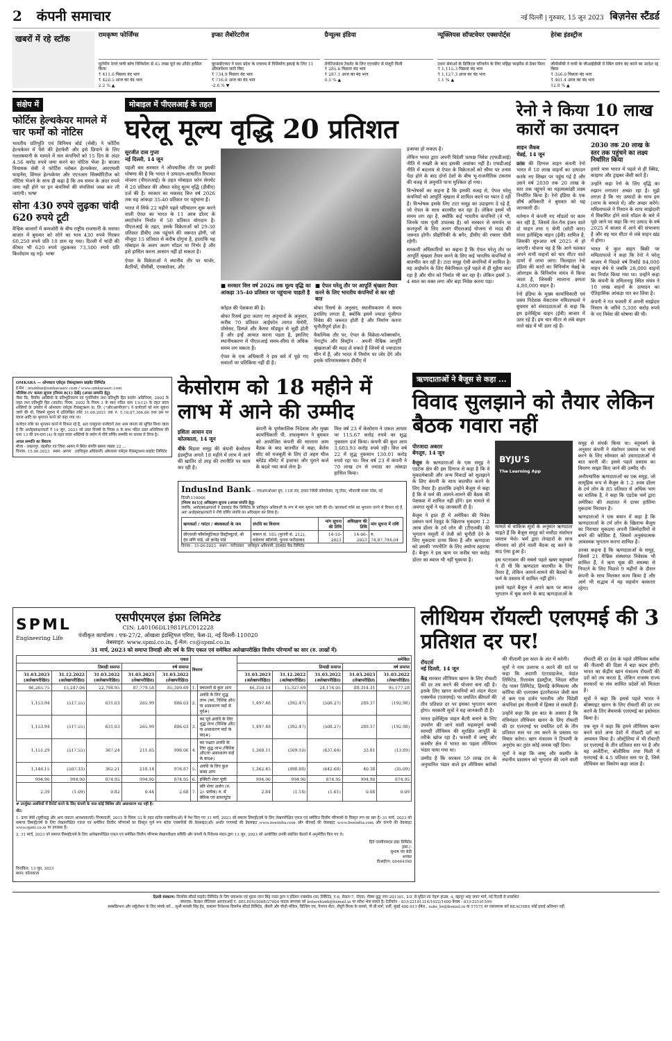2 कंपनी समाचार
नई दिल्ली | गुरुवार, 15 जून 2023 बिज़नेस स्टैंडर्ड
खबरों में रहे स्टॉक
रामकृष्ण फोर्जिंग्स
यूरोपीय रेलवे यात्री कोच विनिर्माता से 45 लाख यूरो का ऑर्डर हासिल किया
₹ 411.6 पिछला बंद भाव
₹ 420.5 आज का बंद भाव
2.2 % ▲
इप्का लैबोरेटरीज
यूएसडीएफए ने मध्य प्रदेश के रतलाम में विनिर्माण इकाई के लिए 11 ऑब्जर्वेशन जारी किए
₹ 734.9 पिछला बंद भाव
₹ 716.0 आज का बंद भाव
-2.6 % ▼
ग्रैन्यूल्स इंडिया
लेवेटिरासेटम टैबलेट के लिए एएनडीए से मंजूरी मिली
₹ 285.6 पिछला बंद भाव
₹ 287.1 आज का बंद भाव
0.5 % ▲
न्यूक्लियस सॉफ्टवेयर एक्सपोर्ट्स
उधार सेवाओं के डिजिटल परिवर्तन के लिए महिंद्रा फाइनैंस से ठेका मिला
₹ 1,115.3 पिछला बंद भाव
₹ 1,127.3 आज का बंद भाव
1.1 % ▲
हेरंबा इंडस्ट्रीज
जीपीसीबी ने वापी के जीआईडीसी में स्थित संयंत्र बंद करने का आदेश रद्द किया
₹ 356.0 पिछला बंद भाव
₹ 401.4 आज का बंद भाव
12.8 % ▲
संक्षेप में
फोर्टिस हेल्थकेयर मामले में चार फर्मों को नोटिस
भारतीय प्रतिभूति एवं विनिमय बोर्ड (सेबी) ने फोर्टिस हेल्थकेयर में पैसे की हेराफेरी और इसे छिपाने के लिए गलतबयानी के मामले में चार कंपनियों को 15 दिन के अंदर 4.56 करोड़ रुपये जमा करने का नोटिस भेजा है। बाजार नियामक सेबी ने फोर्टिस ग्लोबल हेल्थकेयर, आरएचसी फाइनेंस, शिमल हेल्थकेयर और एएनआर सिक्योरिटीज को नोटिस भेजने के साथ ही कहा है कि तय समय के अंदर रुपये जमा नहीं होने पर इन कंपनियों की संपत्तियां जब्त कर ली जाएंगी। भाषा
सोना 430 रुपये लुढ़का चांदी 620 रुपये टूटी
वैश्विक बाजारों में कमजोरी के बीच राष्ट्रीय राजधानी के सराफा बाजार में बुधवार को सोने का भाव 430 रुपये गिरकर 60,250 रुपये प्रति 10 ग्राम रह गया। दिल्ली में चांदी की कीमत भी 620 रुपये लुढ़ककर 73,500 रुपये प्रति किलोग्राम रह गई। भाषा
मोबाइल में पीएलआई के तहत
घरेलू मूल्य वृद्धि 20 प्रतिशत
सुरजीत दास गुप्ता
नई दिल्ली, 14 जून
पहली बार सरकार ने औपचारिक तौर पर इसकी घोषणा की है कि भारत ने उत्पादन-आधारित रियायत योजना (पीएलआई) के तहत मोबाइल फोन सेगमेंट में 20 प्रतिशत की औसत घरेलू मूल्य वृद्धि (डीवीए) दर्ज की है। सरकार का मकसद वित्त वर्ष 2026 तक यह आंकड़ा 35-40 प्रतिशत पर पहुंचाना है।
भारत में सिर्फ 22 महीने पहले परिचालन शुरू करने वाली ऐपल का भारत के 11 अरब डॉलर के स्मार्टफोन निर्यात में 50 प्रतिशत योगदान है। पीएलआई के तहत, उसके विक्रेताओं को 29-30 प्रतिशत डीवीए तक पहुंचने की जरूरत होगी, जो मौजूदा 15 प्रतिशत से करीब दोगुना है, हालांकि यह मोबाइल के अलग अलग मॉडल पर निर्भर है और इसे हासिल करना आसान नहीं हो सकता है।
ऐपल के विक्रेताओं ने स्थानीय तौर पर चार्जर, बैटरियों, पीसीबी, एनक्लोजर, और
■ सरकार वित्त वर्ष 2026 तक मूल्य वृद्धि का आंकड़ा 35-40 प्रतिशत पर पहुंचाना चाहती है ■ ऐपल घरेलू तौर पर आपूर्ति श्रृंखला तैयार करने के लिए भारतीय कंपनियों से कर रही बात
कॉइल की पेशकश की है।
बोफा रिसर्च द्वारा जताए गए अनुमानों के अनुसार, करीब 70 प्रतिशत आईफोन लागत मेमोरी, प्रोसेसर, डिस्प्ले और कैमरा मॉड्यूल से जुड़ी होती है और इन्हें आयात करना पड़ता है, इसलिए स्थानीयकरण में पीएलआई समय-सीमा से अधिक समय लग सकता है।
ऐपल के एक अधिकारी ने इस बारे में पूछे गए सवालों पर प्रतिक्रिया नहीं दी है।
बोफा रिसर्च के अनुसार, स्थानीयकरण में समय इसलिए लगता है, क्योंकि इसमें ज्यादा पूंजीगत निवेश की जरूरत होती है और निर्माण करना चुनौतीपूर्ण होता है।
वैकल्पिक तौर पर, ऐपल के विक्रेता-फॉक्सकॉन, पेगाट्रॉन और विस्ट्रॉन - अपनी वैश्विक आपूर्ति श्रृंखलाओं की मदद ले सकते हैं जिनमें से ज्यादातर चीन में हैं, और भारत में निर्माण पर जोर देंगे और इसके परिणामस्वरूप डीवीए में
इजाफा हो सकता है।
लेकिन भारत द्वारा अपनी विदेशी प्रत्यक्ष निवेश (एफडीआई) नीति में सख्ती के बाद इसकी आशंका नहीं है। एफडीआई नीति में बदलाव से ऐपल के विक्रेताओं को सीमा पर तनाव पैदा होने के बाद दोनों देशों के बीच भू-राजनीतिक टकराव की वजह से अनुमति पाना मुश्किल हो गया।
विश्लेषकों का कहना है कि इसकी वजह से, ऐपल घरेलू कंपनियों को आपूर्ति श्रृंखला में शामिल करने पर ध्यान दे रही है। विश्लेषक इसके लिए टाटा समूह का उदाहरण दे रहे हैं, जो ऐपल के साथ बातचीत कर रहा है। लेकिन इसमें भी समय लग रहा है, क्योंकि कई भारतीय कंपनियों (वे भी, जिनके पास पूंजी उपलब्ध है) को सरकार से समर्थन या कलपुर्जों के लिए अलग पीएलआई योजना से मदद की जरूरत होगी। प्रौद्योगिकी के बगैर, डीवीए की रफ्तार धीमी रहेगी।
सरकारी अधिकारियों का कहना है कि ऐपल घरेलू तौर पर आपूर्ति श्रृंखला तैयार करने के लिए कई भारतीय कंपनियों से बातचीत कर रही है। टाटा समूह ऐसी कंपनियों में शामिल है। वह आईफोन के लिए मैकेनिकल पुर्जे पहले से ही मुहैया करा रहा है और चीन को निर्यात भी कर रहा है। लेकिन इसमें 3-4 साल का वक्त लगा और बड़ा निवेश करना पड़ा।
रेनो ने किया 10 लाख कारों का उत्पादन
शाइन जैकब
चेन्नई, 14 जून
फ्रांस की दिग्गज वाहन कंपनी रेनो भारत में 10 लाख वाहनों का उत्पादन करके नए शिखर पर पहुंच गई है और उसने वर्ष 2030 तक 20 लाख के स्तर तक पहुंचने का महत्वाकांक्षी लक्ष्य निर्धारित किया है। रेनो इंडिया के एक शीर्ष अधिकारी ने बुधवार को यह जानकारी दी।
वर्तमान में कंपनी नए मॉडलों पर काम कर रही है, जिसमें तेल-गैस इंजन वाले दो वाहन तथा ए श्रेणी (छोटी कार) वाला इलेक्ट्रिक वाहन (ईवी) शामिल है, जिसकी शुरुआत वर्ष 2025 से हो जाएगी। योजना यह है कि आगे चलकर अपने सभी वाहनों को चार मीटर वाले दायरे में लाया जाए। फिलहाल रेनो इंडिया की कारों का विनिर्माण चेन्नई के ओरगडम के विनिर्माण संयंत्र में किया जाता है, जिसकी सालाना क्षमता 4,80,000 वाहन है।
रेनो इंडिया के मुख्य कार्याधिकारी एवं प्रबंध निदेशक वेंकटराम ममिलापल्ले ने बुधवार को संवाददाताओं से कहा कि हम इलेक्ट्रिक वाहन (ईवी) बाजार में उतर रहे हैं। हम चार मीटर से लंबे वाहन वाले खंड में भी उतर रहे हैं।
2030 तक 20 लाख के स्तर तक पहुंचने का लक्ष्य निर्धारित किया
हमारे पास भारत में पहले से ही क्विड, काइगर और ट्राइबर जैसी कारें हैं।
उन्होंने कहा रेनो के लिए वृद्धि का रुझान लगातार अच्छा रहा है। मुझे लगता है कि नए उत्पादों के साथ हम (लाभ के मामले में) और अच्छा करेंगे। ममिलापल्ले ने निसान के साथ साझेदारी में विकसित होने वाले मॉडल के बारे में पूछे जाने पर कहा कि नए उत्पाद के वर्ष 2025 में बाजार में आने की संभावना है और वह चार मीटर से लंबे वाहन खंड में होगा।
भारत में कुल वाहन बिक्री पर ममिलापल्ले ने कहा कि रेनो ने घरेलू बाजार में पिछले वर्ष रिकॉर्ड 84,000 वाहन बेचे थे जबकि 28,000 वाहनों का निर्यात किया गया था। उन्होंने कहा कि कंपनी के तमिलनाडु स्थित संयंत्र ने 10 लाख वाहनों के उत्पादन का ऐतिहासिक आंकड़ा पार कर लिया है।
कंपनी ने गत फरवरी में अपनी साझेदार निसान के जरिये 5,300 करोड़ रुपये के नए निवेश की घोषणा की थी।
OMKARA — ओमकारा एसेट्स रीकंस्ट्रक्शन प्राइवेट लिमिटेड
ई-मेल : mumbai@omkaraarc.com / www.omkaraarc.com
परिशिष्ट-IV कब्जा सूचना [नियम 8(1) देखें] (अचल सम्पत्ति हेतु)
जैसा कि, वित्तीय आस्तियों के प्रतिभूतिकरण एवं पुनर्निर्माण तथा प्रतिभूति हित प्रवर्तन अधिनियम, 2002 के तहत तथा प्रतिभूति हित (प्रवर्तन) नियम, 2002 के नियम 3 के साथ पठित धारा 13(12) के तहत प्रदत्त शक्तियों के उपयोग में ओमकारा एसेट्स रीकंस्ट्रक्शन प्रा. लि. ("ओएआरपीएल") ने कर्जदारों को मांग सूचना जारी की थी, जिसमें सूचना में उल्लिखित राशि 31.08.2021 तक रु. 5,10,07,306.06 तथा उस पर ब्याज आदि का भुगतान करने को कहा गया था।
कर्जदार राशि का भुगतान करने में विफल रहे हैं, अतः एतद्द्वारा कर्जदारों तथा आम जनता को सूचित किया जाता है कि अधोहस्ताक्षरकर्ता ने 14 जून, 2023 को उक्त नियमों के नियम 8 के साथ पठित उक्त अधिनियम की धारा 13 की उप-धारा (4) के तहत प्रदत्त शक्तियों के प्रयोग में नीचे वर्णित सम्पत्ति पर कब्जा ले लिया है।
अचल सम्पत्ति का विवरण
मौजा - लखनपुर, तहसील एवं जिला आगरा में स्थित संपत्ति खसरा संख्या 22 ...
दिनांक: 15.06.2023 स्थान: आगरा (प्राधिकृत अधिकारी) ओमकारा एसेट्स रीकंस्ट्रक्शन प्राइवेट लिमिटेड
केसोराम को 18 महीने में लाभ में आने की उम्मीद
इशिता आयान दत्त
कोलकाता, 14 जून
बीके बिड़ला समूह की कंपनी केसोराम इंडस्ट्रीज अगले 18 महीने में लाभ में आने की खातिर दो तरह की रणनीति पर काम कर रही है।
कंपनी के पूर्णकालिक निदेशक और मुख्य कार्याधिकारी पी. राधाकृष्णन ने बुधवार को आयोजित कंपनी की सालाना आम बैठक के बाद बातचीत में कहा, बैलेंस शीट को मजबूती के लिए दो अहम चीज ब्लेंडेड सीमेंट में इजाफा और पुराने कर्ज के बदले नया कर्ज लेना है।
वित्त वर्ष 23 में केसोराम ने एकल आधार पर 115.67 करोड़ रुपये का शुद्ध नुकसान दर्ज किया। कंपनी की कुल आय 3,603.93 करोड़ रुपये रही। वित्त वर्ष 22 में शुद्ध नुकसान 130.01 करोड़ रुपये रहा था। वित्त वर्ष 23 में कंपनी ने 70 लाख टन से ज्यादा का आंकड़ा हासिल किया।
IndusInd Bank — एफआरओआर ग्रुप, 11वां तल, हयात रेजेंसी कॉम्प्लेक्स, न्यू टॉवर, भीकाजी कामा प्लेस, नई दिल्ली-110066
[नियम 8(1)] अधिग्रहण सूचना (अचल संपत्ति हेतु)
जबकि, अधोहस्ताक्षरकर्ता ने इंडसइंड बैंक लिमिटेड के प्राधिकृत अधिकारी के रूप में मांग सूचना जारी की थी। ऋणकर्ता राशि का भुगतान करने में विफल रहे हैं, अतः अधोहस्ताक्षरकर्ता ने नीचे वर्णित संपत्ति का अधिग्रहण कर लिया है।
| ऋणकर्ता / गारंटर / बंधककर्ता के नाम | संपत्ति का विवरण | मांग सूचना की तिथि | अधिग्रहण की तिथि | मांग सूचना में राशि |
| --- | --- | --- | --- | --- |
| सीएसजी फॉर्मास्यूटिकल डिस्ट्रीब्यूटर्स, श्री देव मणि पांडे, श्री ज्ञानेंद्र पांडे | मकान सं. 185 (पुरानी सं. 212), बसेलवा कॉलोनी, पुराना फरीदाबाद | 14-10-2021 | 14-06-2023 | रु. 74,87,794.04 |
दिनांक : 15-06-2023 स्थान : फरीदाबाद प्राधिकृत अधिकारी, इंडसइंड बैंक लिमिटेड
ऋणदाताओं ने बैजूस से कहा ...
विवाद सुलझाने को तैयार लेकिन बैठक गवारा नहीं
पीरजादा अबरार
बेंगलूरु, 14 जून
बैजूस के ऋणदाताओं के एक समूह ने एडटेक क्षेत्र की इस दिग्गज से कहा है कि वे मुकदमेबाजी और अन्य विवादों को सुलझाने के लिए कंपनी के साथ बातचीत करने के लिए तैयार हैं। हालांकि उन्होंने बैजूस से कहा है कि वे फर्म की आमने-सामने की बैठक की पेशकश में शामिल नहीं होंगे। इस मामले से अवगत सूत्रों ने यह जानकारी दी है।
बैजूस ने हाल ही में अमेरिका की निवेश प्रबंधन फर्म रेडवुड के खिलाफ मुकदमा 1.2 अरब डॉलर के टर्म लोन बी (टीएलबी) की भुगतान वसूली में तेजी को चुनौती देने के लिए मुकदमा दायर किया है और ऋणदाता को उसकी 'रणनीति' के लिए अयोग्य ठहराया है। बैजूस ने इस ऋण पर करीब चार करोड़ डॉलर का ब्याज भी नहीं चुकाया है।
BYJU'S
The Learning App
मामले से वाकिफ सूत्रों के अनुसार ऋणदाता चाहते हैं कि बैजूस समूह को मसौदा संशोधन प्रस्ताव भेजे। फर्म द्वारा लेनदारों के साथ सोमवार को होने वाली बैठक रद्द करने के बाद ऐसा हुआ है।
इस घटनाक्रम की सबसे पहले खबर ब्लूमबर्ग ने दी थी कि ऋणदाता बातचीत के लिए तैयार हैं, लेकिन आमने-सामने की बैठकों के फर्म के प्रस्ताव में शामिल नहीं होंगे।
इससे पहले बैजूस ने अपने ऋण पर ब्याज भुगतान में चूक करने के बाद ऋणदाताओं के समूह से संपर्क किया था। ब्लूमबर्ग के अनुसार कंपनी ने संशोधन प्रस्ताव पर चर्चा करने के लिए सोमवार को उधारदाताओं से बात करनी थी। इससे पहले प्रस्ताव का विवरण साझा किए जाने की उम्मीद थी।
अनौपचारिक ऋणदाताओं का एक समूह, जो सामूहिक रूप से बैजूस के 1.2 अरब डॉलर के टर्म लोन के 85 प्रतिशत से अधिक भाग का मालिक है, ने कहा कि एडटेक फर्म द्वारा अमेरिका की अदालत में दायर हालिया मुकदमा निराधार है।
ऋणदाताओं ने एक बयान में कहा है कि ऋणदाताओं के टर्म लोन के खिलाफ बैजूस का निराधार मुकदमा अपनी जिम्मेदारियों से बचने की कोशिश है, जिसमें अनुबंधात्मक आवश्यक भुगतान करना शामिल है।
उनका कहना है कि ऋणदाताओं के समूह, जिसमें 21 वैश्विक संस्थागत निवेशक भी शामिल हैं, ने ऋण चूक की समस्या से निपटने के लिए पिछले 9 महीनों के दौरान कंपनी के साथ मिलकर काम किया है और आगे भी सद्भाव में यह सहयोग बरकरार रहेगा।
SPML
Engineering Life
एसपीएमएल इंफ्रा लिमिटेड
CIN: L40106DL1981PLC012228
पंजीकृत कार्यालय : एफ-27/2, ओखला इंडस्ट्रियल एरिया, फेस-II, नई दिल्ली-110020
वेबसाइट: www.spml.co.in, ई-मेल: cs@spml.co.in
31 मार्च, 2023 को समाप्त तिमाही और वर्ष के लिए एकल एवं समेकित अलेखापरीक्षित वित्तीय परिणामों का सार (रु. लाखों में)
| एकल | | | | | विवरण | | समेकित | | | | |
| --- | --- | --- | --- | --- | --- | --- | --- | --- | --- | --- | --- |
| तिमाही समाप्त | | | वर्ष समाप्त | | | | तिमाही समाप्त | | | वर्ष समाप्त | |
| 31.03.2023 (अलेखापरीक्षित) | 31.12.2022 (अलेखापरीक्षित) | 31.03.2022 (अलेखापरीक्षित) | 31.03.2023 (लेखापरीक्षित) | 31.03.2022 (लेखापरीक्षित) | | | 31.03.2023 (अलेखापरीक्षित) | 31.12.2022 (अलेखापरीक्षित) | 31.03.2022 (अलेखापरीक्षित) | 31.03.2023 (लेखापरीक्षित) | 31.03.2022 (लेखापरीक्षित) |
| 46,265.75 | 15,247.06 | 22,798.95 | 87,779.58 | 85,309.69 | 1. | प्रचालनों से कुल आय | 46,350.14 | 15,327.69 | 24,174.05 | 88,314.31 | 95,177.28 |
| 1,153.94 | (517.55) | 631.03 | 265.99 | 886.03 | 2. | अवधि के लिए शुद्ध लाभ (कर, विशिष्ट और/या असाधारण मदों से पूर्व#) | 1,497.48 | (392.47) | (508.27) | 289.37 | (192.98) |
| 1,153.94 | (517.55) | 631.03 | 265.99 | 886.03 | 3. | कर पूर्व अवधि के लिए शुद्ध लाभ (विशिष्ट और/या असाधारण मदों के बाद#) | 1,497.48 | (392.47) | (508.27) | 289.37 | (192.98) |
| 1,151.29 | (517.55) | 367.24 | 211.05 | 998.06 | 4. | कर पश्चात अवधि के लिए शुद्ध लाभ (विशिष्ट और/या असाधारण मदों के बाद#) | 1,368.11 | (509.10) | (637.64) | 33.81 | (13.89) |
| 1,146.15 | (507.33) | 362.21 | 218.14 | 976.87 | 5. | अवधि के लिए कुल समग्र आय | 1,362.45 | (498.88) | (642.68) | 40.38 | (35.09) |
| 994.90 | 994.90 | 874.95 | 994.90 | 874.95 | 6. | इक्विटी शेयर पूंजी | 994.90 | 994.90 | 874.95 | 994.90 | 874.95 |
| 2.39 | (1.09) | 0.82 | 0.44 | 2.68 | 7. | प्रति शेयर अर्जन (रु. 2/- प्रत्येक) रु. में बेसिक एवं डायल्यूटेड | 2.84 | (1.18) | (1.61) | 0.08 | 0.09 |
# उपर्युक्त अवधियों में रिपोर्ट करने के लिए कंपनी के पास कोई विशिष्ट और असाधारण मद नहीं है।
नोट:
1. ऊपर सेबी (सूचीबद्ध और अन्य प्रकटन आवश्यकताएँ) नियमावली, 2015 के नियम 33 के तहत स्टॉक एक्सचेंज(ओं) में पेश किए गए 31 मार्च, 2023 को समाप्त तिमाही/वर्ष के लिए लेखापरीक्षित एकल एवं समेकित वित्तीय परिणामों के विस्तृत रूप का सार है। 31 मार्च, 2023 को समाप्त तिमाही/वर्ष के लिए लेखापरीक्षित एकल एवं समेकित वित्तीय परिणामों का विस्तृत पूर्ण रूप स्टॉक एक्सचेंजों की वेबसाइट(ओं) अर्थात एनएसई की वेबसाइट www.nseindia.com और बीएसई की वेबसाइट www.bseindia.com और कंपनी की वेबसाइट www.spml.co.in पर उपलब्ध है।
2. 31 मार्च, 2023 को समाप्त तिमाही/वर्ष के लिए अलेखापरीक्षित एकल एवं समेकित वित्तीय परिणाम लेखापरीक्षण समिति और कंपनी के निदेशक मंडल द्वारा 13 जून, 2023 को आयोजित उनकी संबंधित बैठकों में अनुमोदित किए गए थे।
हिते एसपीएमएल इंफ्रा लिमिटेड
हस्त./-
सुभाष चंद सेठी
अध्यक्ष
डीआईएन: 00464390
दिनांकित: 13 जून, 2023
स्थान: कोलकाता
लीथियम रॉयल्टी एलएमई की 3 प्रतिशत दर पर!
रॉयटर्स
नई दिल्ली, 14 जून
केंद्र सरकार लीथियम खनन के लिए रॉयल्टी की दर तय करने की योजना बना रही है। इसके लिए खनन कंपनियों को लंदन मेटल एक्सचेंज (एलएमई) पर प्रचलित कीमतों की तीन प्रतिशत दर पर इसका भुगतान करना होगा। सरकारी सूत्रों ने यह जानकारी दी है।
भारत इलेक्ट्रिक वाहन बैटरी बनाने के लिए उपयोग की जाने वाली महत्वपूर्ण कच्ची सामग्री लीथियम की सुरक्षित आपूर्ति के तरीके खोज रहा है। फरवरी में जम्मू और कश्मीर क्षेत्र में भारत का पहला लीथियम भंडार पाया गया था।
उम्मीद है कि सरकार 59 लाख टन के अनुमानित भंडार वाले इन लीथियम ब्लॉकों की नीलामी इस साल के अंत में करेगी।
सूत्रों ने नाम उजागर न करने की शर्त पर कहा कि अदाणी एंटरप्राइजेज, वेदांत लिमिटेड, रिलायंस इंडस्ट्रीज, जिंदल स्टील ऐंड पावर लिमिटेड, हिमाद्रि केमिकल्स और कोरिया की एलएक्स इंटरनैशनल जैसी कम से कम एक दर्जन भारतीय और विदेशी कंपनियां इस नीलामी में हिस्सा ले सकती हैं।
उन्होंने कहा कि इस बात के आसार हैं कि मंत्रिमंडल लीथियम खनन के लिए रॉयल्टी की दर एलएमई पर प्रचलित दरों के तीन प्रतिशत स्तर पर तय करने के प्रस्ताव पर विचार करेगा। खान मंत्रालय ने टिप्पणी के अनुरोध का तुरंत कोई जवाब नहीं दिया।
सूत्रों ने कहा कि जम्मू और कश्मीर के स्थानीय प्रशासन को भुगतान की जाने वाली रॉयल्टी की दर देश के पहले लीथियम ब्लॉक की नीलामी की दिशा में बड़ा कदम होगी। भारत का केंद्रीय खान मंत्रालय रॉयल्टी की दरों को तय करता है, लेकिन राजस्व राज्य सरकारों या संघ शासित प्रदेशों को मिलता है।
सूत्रों ने कहा कि इससे पहले भारत ने बॉक्साइट खनन के लिए रॉयल्टी की दर तय करने के लिए बेंचमार्क एलएमई का इस्तेमाल किया है।
एक सूत्र ने कहा कि हमने लीथियम खनन करने वाले अन्य देशों में रॉयल्टी दरों का अध्ययन किया है। ऑस्ट्रेलिया में भी रॉयल्टी दर एलएमई के तीन प्रतिशत स्तर पर है और यह अर्जेंटीना, बोलीविया तथा चिली में एलएमई के 4.5 प्रतिशत स्तर पर है, जिसे लीथियम का त्रिकोण कहा जाता है।
दिल्ली संस्करण: बिजनेस स्टैंडर्ड प्राइवेट लिमिटेड के लिए प्रकाशक एवं मुद्रक नंदन सिंह रावत द्वारा द इंडियन एक्सप्रेस (प्रा) लिमिटेड, ए-8, सेक्टर-7, नोएडा, गौतम बुद्ध नगर-201301, उ.प्र. से मुद्रित एवं नेहरू हाउस, 4, बहादुर शाह जफर मार्ग, नई दिल्ली से प्रकाशित
संपादक: कैलाश नौटियाल आरएनआई नं. DELHIN/2008/27804 पाठक संपादक को lettershindi@bsmail.in पर संदेश भेज सकते हैं। टेलीफोन - 033-22101314/1022/1600 फैक्स - 033-22101599
सब्सक्रिप्शन और सर्कुलेशन के लिए संपर्क करें... सुश्री मानसी सिंह हेड, कस्टमर रिलेशन्स बिजनेस स्टैंडर्ड लिमिटेड, तीसरी और चौथी मंजिल, बिल्डिंग एच, पैरागन सेंटर, सेंचुरी मिल्स के सामने, पी बी मार्ग, वर्ली, मुंबई 400 013 ईमेल.. subs_bs@bsmail.in या 57575 पर एसएमएस करें REACHBS कोई हवाई अधिभार नहीं